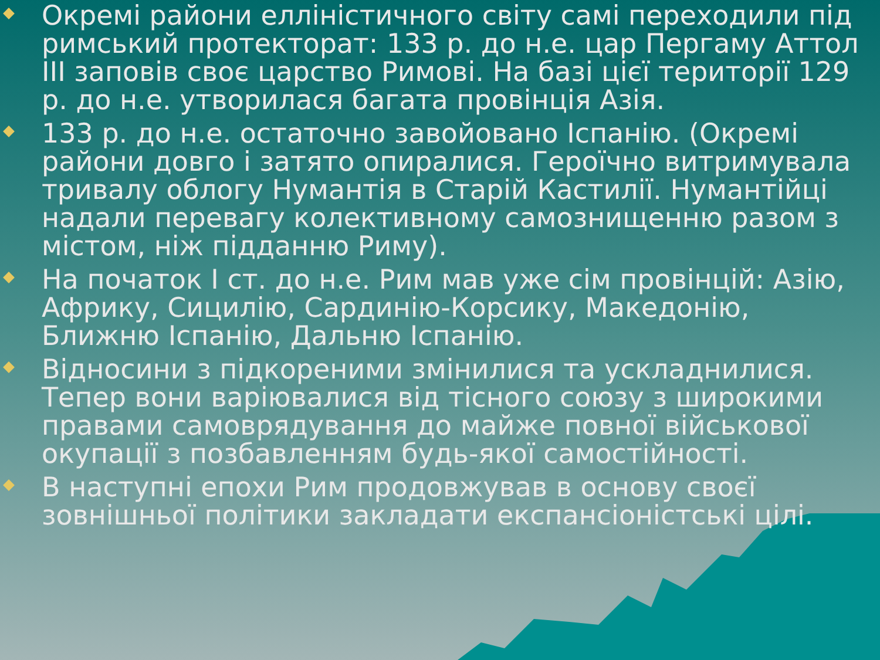Окремі райони елліністичного світу самі переходили під римський протекторат: 133 р. до н.е. цар Пергаму Аттол III заповів своє царство Римові. На базі цієї території 129 р. до н.е. утворилася багата провінція Азія.
133 р. до н.е. остаточно завойовано Іспанію. (Окремі райони довго і затято опиралися. Героїчно витримувала тривалу облогу Нумантія в Старій Кастилії. Нумантійці надали перевагу колективному самознищенню разом з містом, ніж підданню Риму).
На початок I ст. до н.е. Рим мав уже сім провінцій: Азію, Африку, Сицилію, Сардинію-Корсику, Македонію, Ближню Іспанію, Дальню Іспанію.
Відносини з підкореними змінилися та ускладнилися. Тепер вони варіювалися від тісного союзу з широкими правами самоврядування до майже повної військової окупації з позбавленням будь-якої самостійності.
В наступні епохи Рим продовжував в основу своєї зовнішньої політики закладати експансіоністські цілі.